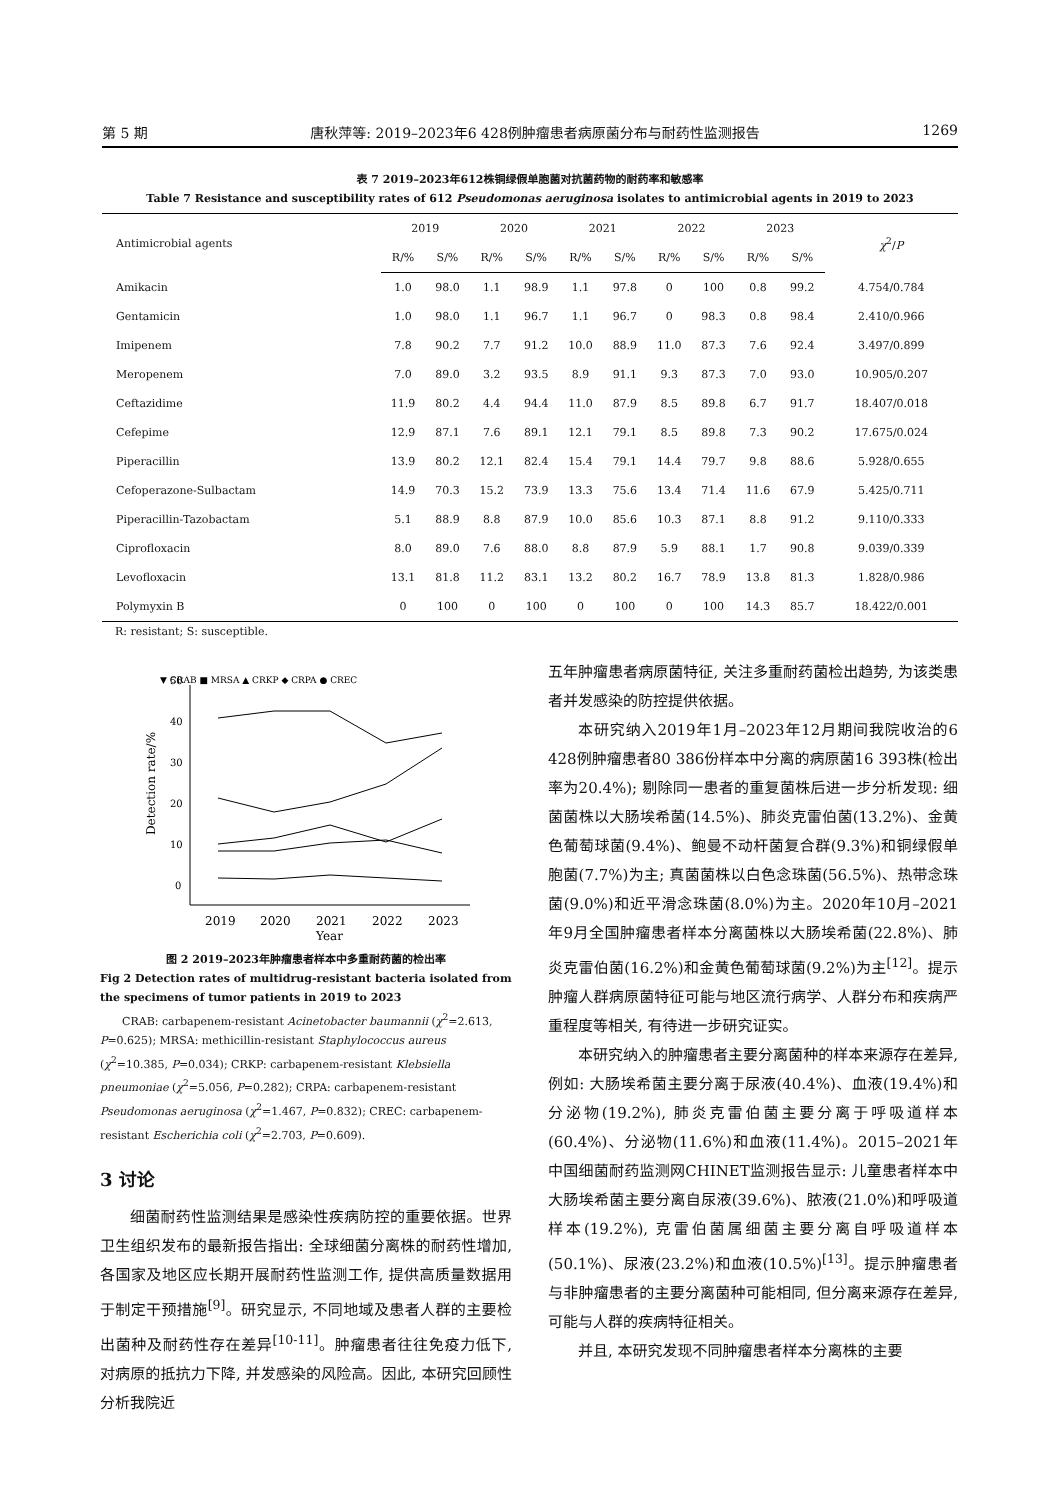第 5 期 唐秋萍等: 2019–2023年6 428例肿瘤患者病原菌分布与耐药性监测报告 1269
表 7 2019–2023年612株铜绿假单胞菌对抗菌药物的耐药率和敏感率
Table 7 Resistance and susceptibility rates of 612 Pseudomonas aeruginosa isolates to antimicrobial agents in 2019 to 2023
| Antimicrobial agents | 2019 | | 2020 | | 2021 | | 2022 | | 2023 | | χ<sup>2</sup>/ P |
| --- | --- | --- | --- | --- | --- | --- | --- | --- | --- | --- | --- |
| | R/% | S/% | R/% | S/% | R/% | S/% | R/% | S/% | R/% | S/% | |
| Amikacin | 1.0 | 98.0 | 1.1 | 98.9 | 1.1 | 97.8 | 0 | 100 | 0.8 | 99.2 | 4.754/0.784 |
| Gentamicin | 1.0 | 98.0 | 1.1 | 96.7 | 1.1 | 96.7 | 0 | 98.3 | 0.8 | 98.4 | 2.410/0.966 |
| Imipenem | 7.8 | 90.2 | 7.7 | 91.2 | 10.0 | 88.9 | 11.0 | 87.3 | 7.6 | 92.4 | 3.497/0.899 |
| Meropenem | 7.0 | 89.0 | 3.2 | 93.5 | 8.9 | 91.1 | 9.3 | 87.3 | 7.0 | 93.0 | 10.905/0.207 |
| Ceftazidime | 11.9 | 80.2 | 4.4 | 94.4 | 11.0 | 87.9 | 8.5 | 89.8 | 6.7 | 91.7 | 18.407/0.018 |
| Cefepime | 12.9 | 87.1 | 7.6 | 89.1 | 12.1 | 79.1 | 8.5 | 89.8 | 7.3 | 90.2 | 17.675/0.024 |
| Piperacillin | 13.9 | 80.2 | 12.1 | 82.4 | 15.4 | 79.1 | 14.4 | 79.7 | 9.8 | 88.6 | 5.928/0.655 |
| Cefoperazone-Sulbactam | 14.9 | 70.3 | 15.2 | 73.9 | 13.3 | 75.6 | 13.4 | 71.4 | 11.6 | 67.9 | 5.425/0.711 |
| Piperacillin-Tazobactam | 5.1 | 88.9 | 8.8 | 87.9 | 10.0 | 85.6 | 10.3 | 87.1 | 8.8 | 91.2 | 9.110/0.333 |
| Ciprofloxacin | 8.0 | 89.0 | 7.6 | 88.0 | 8.8 | 87.9 | 5.9 | 88.1 | 1.7 | 90.8 | 9.039/0.339 |
| Levofloxacin | 13.1 | 81.8 | 11.2 | 83.1 | 13.2 | 80.2 | 16.7 | 78.9 | 13.8 | 81.3 | 1.828/0.986 |
| Polymyxin B | 0 | 100 | 0 | 100 | 0 | 100 | 0 | 100 | 14.3 | 85.7 | 18.422/0.001 |
R: resistant; S: susceptible.
▼ CRAB ■ MRSA ▲ CRKP ◆ CRPA ● CREC
50
40
30
20
10
0
Detection rate/%
2019
2020
2021
2022
2023
Year
图 2 2019–2023年肿瘤患者样本中多重耐药菌的检出率
Fig 2 Detection rates of multidrug-resistant bacteria isolated from the specimens of tumor patients in 2019 to 2023
CRAB: carbapenem-resistant Acinetobacter baumannii (χ<sup>2</sup>=2.613, P=0.625); MRSA: methicillin-resistant Staphylococcus aureus (χ<sup>2</sup>=10.385, P=0.034); CRKP: carbapenem-resistant Klebsiella pneumoniae (χ<sup>2</sup>=5.056, P=0.282); CRPA: carbapenem-resistant Pseudomonas aeruginosa (χ<sup>2</sup>=1.467, P=0.832); CREC: carbapenem-resistant Escherichia coli (χ<sup>2</sup>=2.703, P=0.609).
3 讨论
细菌耐药性监测结果是感染性疾病防控的重要依据。世界卫生组织发布的最新报告指出: 全球细菌分离株的耐药性增加, 各国家及地区应长期开展耐药性监测工作, 提供高质量数据用于制定干预措施<sup>[9]</sup>。研究显示, 不同地域及患者人群的主要检出菌种及耐药性存在差异<sup>[10-11]</sup>。肿瘤患者往往免疫力低下, 对病原的抵抗力下降, 并发感染的风险高。因此, 本研究回顾性分析我院近
五年肿瘤患者病原菌特征, 关注多重耐药菌检出趋势, 为该类患者并发感染的防控提供依据。
本研究纳入2019年1月–2023年12月期间我院收治的6 428例肿瘤患者80 386份样本中分离的病原菌16 393株(检出率为20.4%); 剔除同一患者的重复菌株后进一步分析发现: 细菌菌株以大肠埃希菌(14.5%)、肺炎克雷伯菌(13.2%)、金黄色葡萄球菌(9.4%)、鲍曼不动杆菌复合群(9.3%)和铜绿假单胞菌(7.7%)为主; 真菌菌株以白色念珠菌(56.5%)、热带念珠菌(9.0%)和近平滑念珠菌(8.0%)为主。2020年10月–2021年9月全国肿瘤患者样本分离菌株以大肠埃希菌(22.8%)、肺炎克雷伯菌(16.2%)和金黄色葡萄球菌(9.2%)为主<sup>[12]</sup>。提示肿瘤人群病原菌特征可能与地区流行病学、人群分布和疾病严重程度等相关, 有待进一步研究证实。
本研究纳入的肿瘤患者主要分离菌种的样本来源存在差异, 例如: 大肠埃希菌主要分离于尿液(40.4%)、血液(19.4%)和分泌物(19.2%), 肺炎克雷伯菌主要分离于呼吸道样本(60.4%)、分泌物(11.6%)和血液(11.4%)。2015–2021年中国细菌耐药监测网CHINET监测报告显示: 儿童患者样本中大肠埃希菌主要分离自尿液(39.6%)、脓液(21.0%)和呼吸道样本(19.2%), 克雷伯菌属细菌主要分离自呼吸道样本(50.1%)、尿液(23.2%)和血液(10.5%)<sup>[13]</sup>。提示肿瘤患者与非肿瘤患者的主要分离菌种可能相同, 但分离来源存在差异, 可能与人群的疾病特征相关。
并且, 本研究发现不同肿瘤患者样本分离株的主要